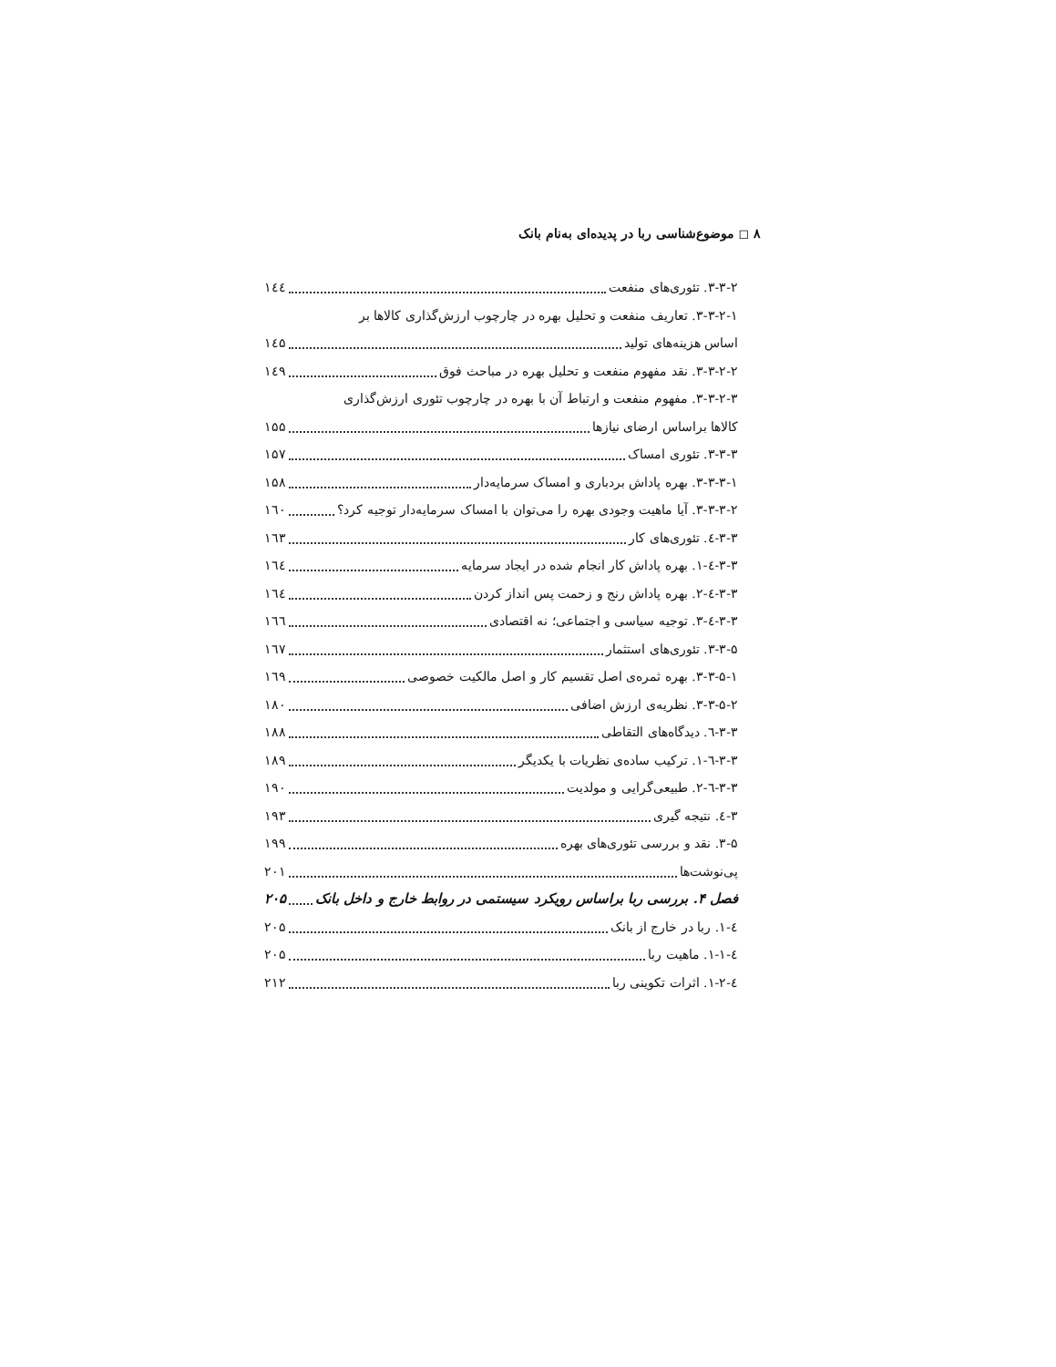۸ ◻ موضوع‌شناسی ربا در پدیده‌ای به‌نام بانک
۳-۳-۲. تئوری‌های منفعت ۱٤٤
۳-۳-۲-۱. تعاریف منفعت و تحلیل بهره در چارچوب ارزش‌گذاری کالاها بر
اساس هزینه‌های تولید ۱٤۵
۳-۳-۲-۲. نقد مفهوم منفعت و تحلیل بهره در مباحث فوق ۱٤۹
۳-۳-۲-۳. مفهوم منفعت و ارتباط آن با بهره در چارچوب تئوری ارزش‌گذاری
کالاها براساس ارضای نیازها ۱۵۵
۳-۳-۳. تئوری امساک ۱۵۷
۳-۳-۳-۱. بهره پاداش بردباری و امساک سرمایه‌دار ۱۵۸
۳-۳-۳-۲. آیا ماهیت وجودی بهره را می‌توان با امساک سرمایه‌دار توجیه کرد؟ ۱٦۰
۳-۳-٤. تئوری‌های کار ۱٦۳
۳-۳-٤-۱. بهره پاداش کار انجام شده در ایجاد سرمایه ۱٦٤
۳-۳-٤-۲. بهره پاداش رنج و زحمت پس انداز کردن ۱٦٤
۳-۳-٤-۳. توجیه سیاسی و اجتماعی؛ نه اقتصادی ۱٦٦
۳-۳-۵. تئوری‌های استثمار ۱٦۷
۳-۳-۵-۱. بهره ثمره‌ی اصل تقسیم کار و اصل مالکیت خصوصی ۱٦۹
۳-۳-۵-۲. نظریه‌ی ارزش اضافی ۱۸۰
۳-۳-٦. دیدگاه‌های التقاطی ۱۸۸
۳-۳-٦-۱. ترکیب ساده‌ی نظریات با یکدیگر ۱۸۹
۳-۳-٦-۲. طبیعی‌گرایی و مولدیت ۱۹۰
۳-٤. نتیجه گیری ۱۹۳
۳-۵. نقد و بررسی تئوری‌های بهره ۱۹۹
پی‌نوشت‌ها ۲۰۱
فصل ۴. بررسی ربا براساس رویکرد سیستمی در روابط خارج و داخل بانک ۲۰۵
٤-۱. ربا در خارج از بانک ۲۰۵
٤-۱-۱. ماهیت ربا ۲۰۵
٤-۱-۲. اثرات تکوینی ربا ۲۱۲